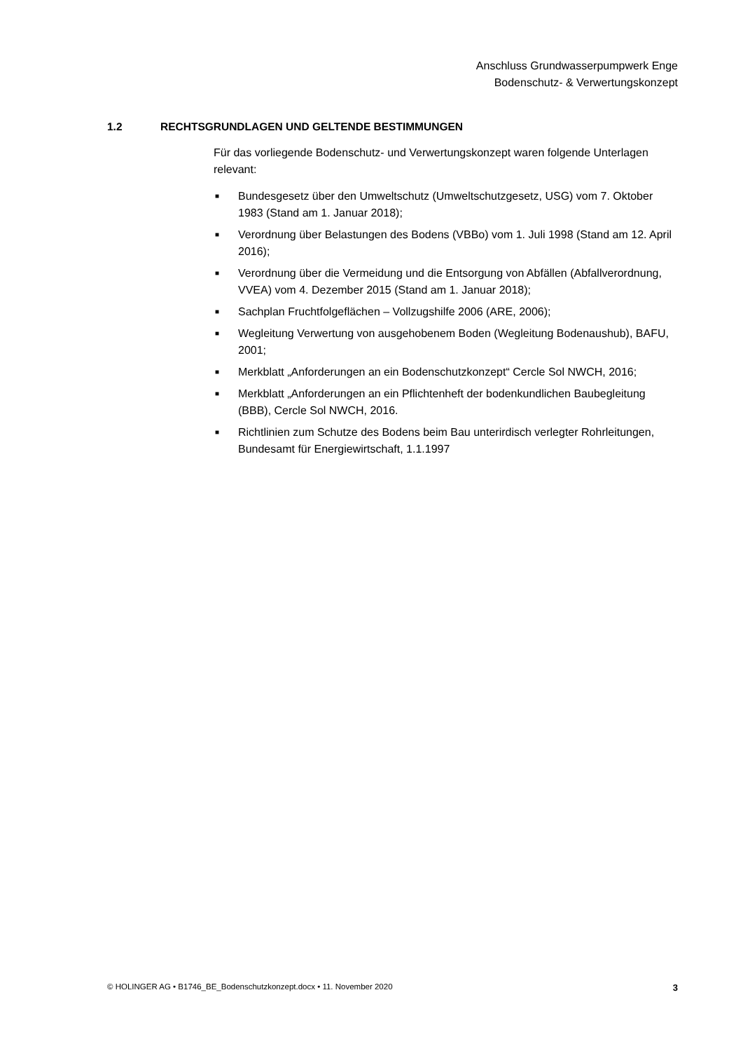Anschluss Grundwasserpumpwerk Enge
Bodenschutz- & Verwertungskonzept
1.2 RECHTSGRUNDLAGEN UND GELTENDE BESTIMMUNGEN
Für das vorliegende Bodenschutz- und Verwertungskonzept waren folgende Unterlagen relevant:
■ Bundesgesetz über den Umweltschutz (Umweltschutzgesetz, USG) vom 7. Oktober 1983 (Stand am 1. Januar 2018);
■ Verordnung über Belastungen des Bodens (VBBo) vom 1. Juli 1998 (Stand am 12. April 2016);
■ Verordnung über die Vermeidung und die Entsorgung von Abfällen (Abfallverordnung, VVEA) vom 4. Dezember 2015 (Stand am 1. Januar 2018);
■ Sachplan Fruchtfolgeflächen – Vollzugshilfe 2006 (ARE, 2006);
■ Wegleitung Verwertung von ausgehobenem Boden (Wegleitung Bodenaushub), BAFU, 2001;
■ Merkblatt „Anforderungen an ein Bodenschutzkonzept“ Cercle Sol NWCH, 2016;
■ Merkblatt „Anforderungen an ein Pflichtenheft der bodenkundlichen Baubegleitung (BBB), Cercle Sol NWCH, 2016.
■ Richtlinien zum Schutze des Bodens beim Bau unterirdisch verlegter Rohrleitungen, Bundesamt für Energiewirtschaft, 1.1.1997
© HOLINGER AG • B1746_BE_Bodenschutzkonzept.docx • 11. November 2020 3